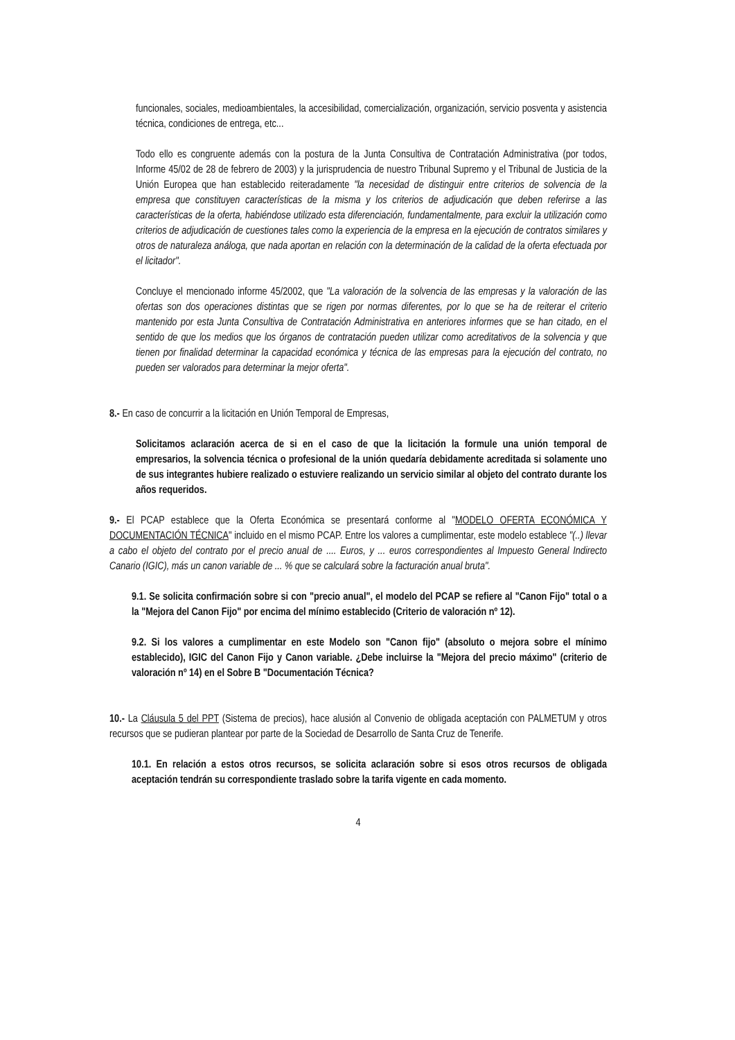funcionales, sociales, medioambientales, la accesibilidad, comercialización, organización, servicio posventa y asistencia técnica, condiciones de entrega, etc...
Todo ello es congruente además con la postura de la Junta Consultiva de Contratación Administrativa (por todos, Informe 45/02 de 28 de febrero de 2003) y la jurisprudencia de nuestro Tribunal Supremo y el Tribunal de Justicia de la Unión Europea que han establecido reiteradamente "la necesidad de distinguir entre criterios de solvencia de la empresa que constituyen características de la misma y los criterios de adjudicación que deben referirse a las características de la oferta, habiéndose utilizado esta diferenciación, fundamentalmente, para excluir la utilización como criterios de adjudicación de cuestiones tales como la experiencia de la empresa en la ejecución de contratos similares y otros de naturaleza análoga, que nada aportan en relación con la determinación de la calidad de la oferta efectuada por el licitador".
Concluye el mencionado informe 45/2002, que "La valoración de la solvencia de las empresas y la valoración de las ofertas son dos operaciones distintas que se rigen por normas diferentes, por lo que se ha de reiterar el criterio mantenido por esta Junta Consultiva de Contratación Administrativa en anteriores informes que se han citado, en el sentido de que los medios que los órganos de contratación pueden utilizar como acreditativos de la solvencia y que tienen por finalidad determinar la capacidad económica y técnica de las empresas para la ejecución del contrato, no pueden ser valorados para determinar la mejor oferta".
8.- En caso de concurrir a la licitación en Unión Temporal de Empresas,
Solicitamos aclaración acerca de si en el caso de que la licitación la formule una unión temporal de empresarios, la solvencia técnica o profesional de la unión quedaría debidamente acreditada si solamente uno de sus integrantes hubiere realizado o estuviere realizando un servicio similar al objeto del contrato durante los años requeridos.
9.- El PCAP establece que la Oferta Económica se presentará conforme al "MODELO OFERTA ECONÓMICA Y DOCUMENTACIÓN TÉCNICA" incluido en el mismo PCAP. Entre los valores a cumplimentar, este modelo establece "(..) llevar a cabo el objeto del contrato por el precio anual de .... Euros, y ... euros correspondientes al Impuesto General Indirecto Canario (IGIC), más un canon variable de ... % que se calculará sobre la facturación anual bruta".
9.1. Se solicita confirmación sobre si con "precio anual", el modelo del PCAP se refiere al "Canon Fijo" total o a la "Mejora del Canon Fijo" por encima del mínimo establecido (Criterio de valoración nº 12).
9.2. Si los valores a cumplimentar en este Modelo son "Canon fijo" (absoluto o mejora sobre el mínimo establecido), IGIC del Canon Fijo y Canon variable. ¿Debe incluirse la "Mejora del precio máximo" (criterio de valoración nº 14) en el Sobre B "Documentación Técnica?
10.- La Cláusula 5 del PPT (Sistema de precios), hace alusión al Convenio de obligada aceptación con PALMETUM y otros recursos que se pudieran plantear por parte de la Sociedad de Desarrollo de Santa Cruz de Tenerife.
10.1. En relación a estos otros recursos, se solicita aclaración sobre si esos otros recursos de obligada aceptación tendrán su correspondiente traslado sobre la tarifa vigente en cada momento.
4